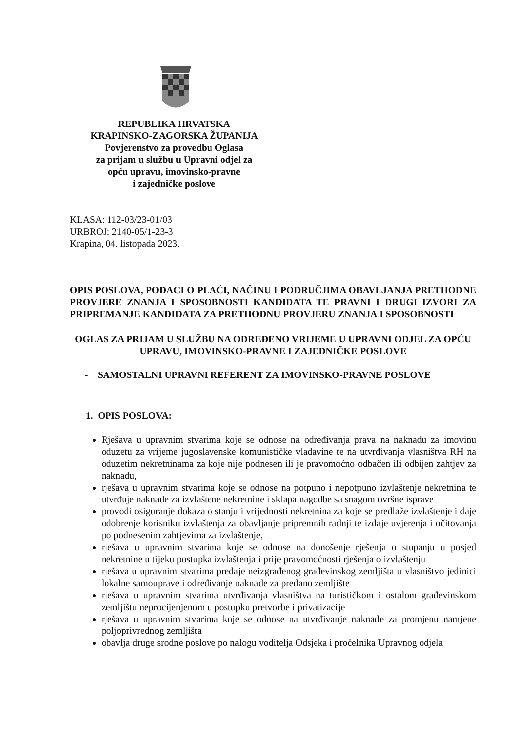REPUBLIKA HRVATSKA
KRAPINSKO-ZAGORSKA ŽUPANIJA
Povjerenstvo za provedbu Oglasa
za prijam u službu u Upravni odjel za
opću upravu, imovinsko-pravne
i zajedničke poslove
KLASA: 112-03/23-01/03
URBROJ: 2140-05/1-23-3
Krapina, 04. listopada 2023.
OPIS POSLOVA, PODACI O PLAĆI, NAČINU I PODRUČJIMA OBAVLJANJA PRETHODNE PROVJERE ZNANJA I SPOSOBNOSTI KANDIDATA TE PRAVNI I DRUGI IZVORI ZA PRIPREMANJE KANDIDATA ZA PRETHODNU PROVJERU ZNANJA I SPOSOBNOSTI
OGLAS ZA PRIJAM U SLUŽBU NA ODREĐENO VRIJEME U UPRAVNI ODJEL ZA OPĆU UPRAVU, IMOVINSKO-PRAVNE I ZAJEDNIČKE POSLOVE
- SAMOSTALNI UPRAVNI REFERENT ZA IMOVINSKO-PRAVNE POSLOVE
1. OPIS POSLOVA:
Rješava u upravnim stvarima koje se odnose na određivanja prava na naknadu za imovinu oduzetu za vrijeme jugoslavenske komunističke vladavine te na utvrđivanja vlasništva RH na oduzetim nekretninama za koje nije podnesen ili je pravomoćno odbačen ili odbijen zahtjev za naknadu,
rješava u upravnim stvarima koje se odnose na potpuno i nepotpuno izvlaštenje nekretnina te utvrđuje naknade za izvlaštene nekretnine i sklapa nagodbe sa snagom ovršne isprave
provodi osiguranje dokaza o stanju i vrijednosti nekretnina za koje se predlaže izvlaštenje i daje odobrenje korisniku izvlaštenja za obavljanje pripremnih radnji te izdaje uvjerenja i očitovanja po podnesenim zahtjevima za izvlaštenje,
rješava u upravnim stvarima koje se odnose na donošenje rješenja o stupanju u posjed nekretnine u tijeku postupka izvlaštenja i prije pravomoćnosti rješenja o izvlaštenju
rješava u upravnim stvarima predaje neizgrađenog građevinskog zemljišta u vlasništvo jedinici lokalne samouprave i određivanje naknade za predano zemljište
rješava u upravnim stvarima utvrđivanja vlasništva na turističkom i ostalom građevinskom zemljištu neprocijenjenom u postupku pretvorbe i privatizacije
rješava u upravnim stvarima koje se odnose na utvrđivanje naknade za promjenu namjene poljoprivrednog zemljišta
obavlja druge srodne poslove po nalogu voditelja Odsjeka i pročelnika Upravnog odjela